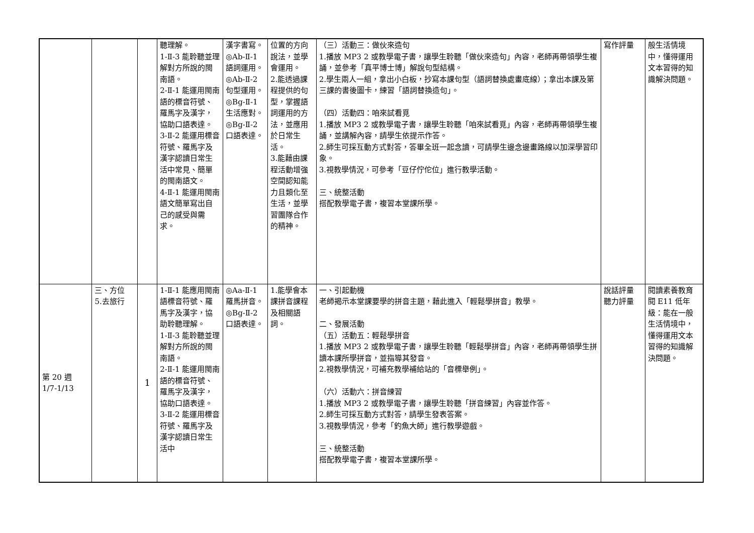| | | | 聽理解。 1-Ⅱ-3 能聆聽並理解對方所說的閩南語。 2-Ⅱ-1 能運用閩南語的標音符號、羅馬字及漢字，協助口語表達。 3-Ⅱ-2 能運用標音符號、羅馬字及漢字認讀日常生活中常見、簡單的閩南語文。 4-Ⅱ-1 能運用閩南語文簡單寫出自己的感受與需求。 | 漢字書寫。 ◎Ab-Ⅱ-1 語詞運用。 ◎Ab-Ⅱ-2 句型運用。 ◎Bg-Ⅱ-1 生活應對。 ◎Bg-Ⅱ-2 口語表達。 | 位置的方向說法，並學會運用。 2.能透過課程提供的句型，掌握語詞運用的方法，並應用於日常生活。 3.能藉由課程活動增強空間認知能力且類化至生活，並學習團隊合作的精神。 | （三）活動三：做伙來造句 1.播放 MP3 2 或教學電子書，讓學生聆聽「做伙來造句」內容，老師再帶領學生複誦，並參考「真平博士博」解說句型結構。 2.學生兩人一組，拿出小白板，抄寫本課句型（語詞替換處畫底線）；拿出本課及第三課的書後圖卡，練習「語詞替換造句」。 （四）活動四：咱來試看覓 1.播放 MP3 2 或教學電子書，讓學生聆聽「咱來試看覓」內容，老師再帶領學生複誦，並講解內容，請學生依提示作答。 2.師生可採互動方式對答，答畢全班一起念讀，可請學生邊念邊畫路線以加深學習印象。 3.視教學情況，可參考「豆仔佇佗位」進行教學活動。 三、統整活動 搭配教學電子書，複習本堂課所學。 | 寫作評量 | 般生活情境中，懂得運用文本習得的知識解決問題。 |
| 第 20 週 1/7-1/13 | 三、方位 5.去旅行 | 1 | 1-Ⅱ-1 能應用閩南語標音符號、羅馬字及漢字，協助聆聽理解。 1-Ⅱ-3 能聆聽並理解對方所說的閩南語。 2-Ⅱ-1 能運用閩南語的標音符號、羅馬字及漢字，協助口語表達。 3-Ⅱ-2 能運用標音符號、羅馬字及漢字認讀日常生活中 | ◎Aa-Ⅱ-1 羅馬拼音。 ◎Bg-Ⅱ-2 口語表達。 | 1.能學會本課拼音課程及相關語詞。 | 一、引起動機 老師揭示本堂課要學的拼音主題，藉此進入「輕鬆學拼音」教學。 二、發展活動 （五）活動五：輕鬆學拼音 1.播放 MP3 2 或教學電子書，讓學生聆聽「輕鬆學拼音」內容，老師再帶領學生拼讀本課所學拼音，並指導其發音。 2.視教學情況，可補充教學補給站的「音標舉例」。 （六）活動六：拼音練習 1.播放 MP3 2 或教學電子書，讓學生聆聽「拼音練習」內容並作答。 2.師生可採互動方式對答，請學生發表答案。 3.視教學情況，參考「釣魚大師」進行教學遊戲。 三、統整活動 搭配教學電子書，複習本堂課所學。 | 說話評量 聽力評量 | 閱讀素養教育 閱 E11 低年級：能在一般生活情境中，懂得運用文本習得的知識解決問題。 |